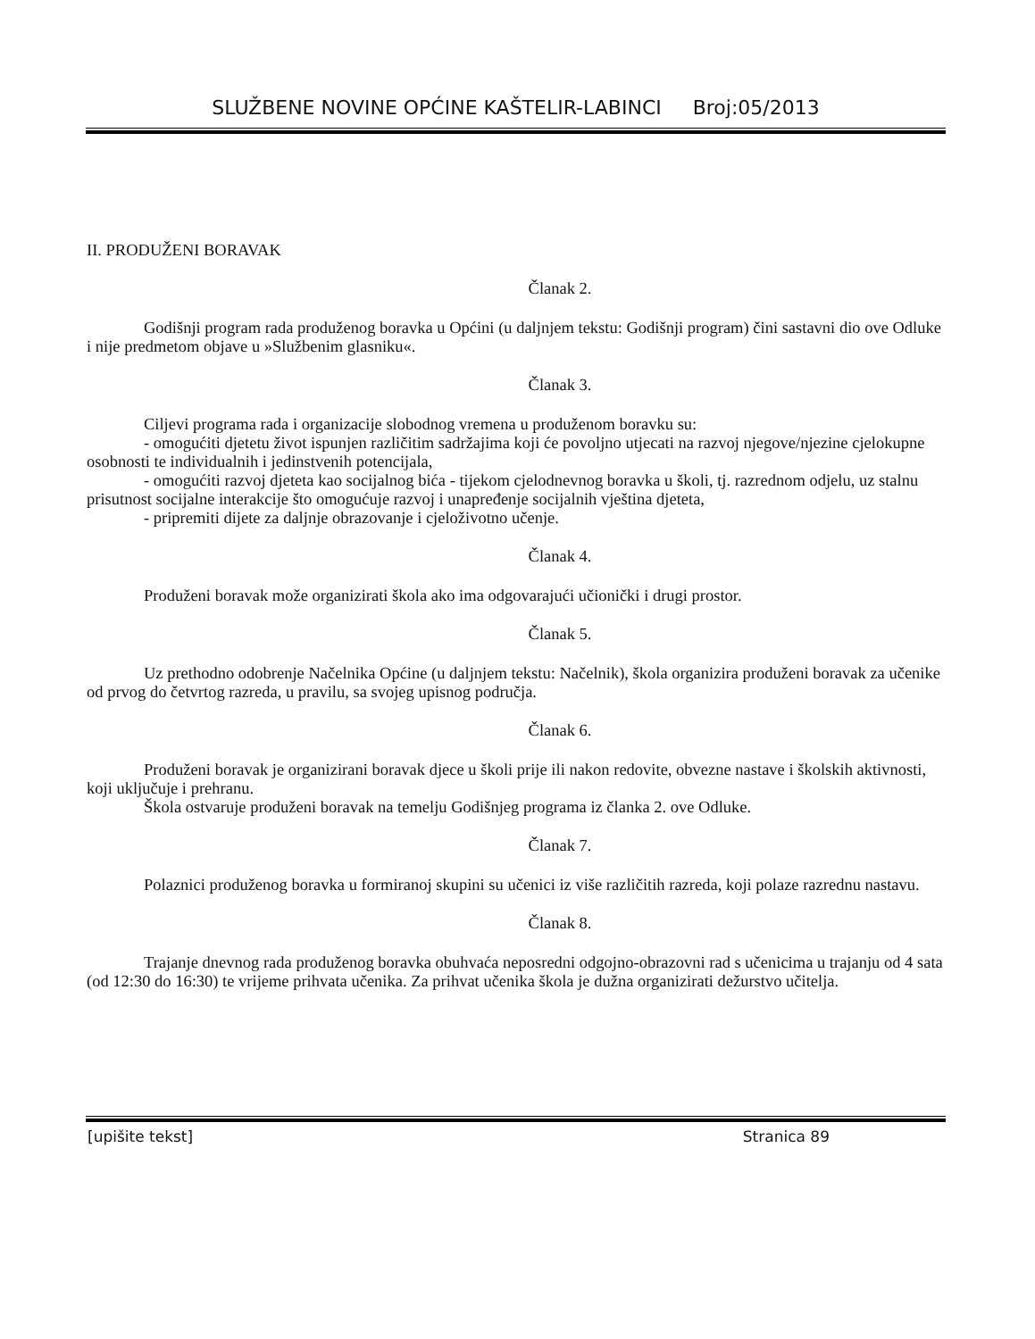SLUŽBENE NOVINE OPĆINE KAŠTELIR-LABINCI Broj:05/2013
II. PRODUŽENI BORAVAK
Članak 2.
Godišnji program rada produženog boravka u Općini (u daljnjem tekstu: Godišnji program) čini sastavni dio ove Odluke i nije predmetom objave u »Službenim glasniku«.
Članak 3.
Ciljevi programa rada i organizacije slobodnog vremena u produženom boravku su:
- omogućiti djetetu život ispunjen različitim sadržajima koji će povoljno utjecati na razvoj njegove/njezine cjelokupne osobnosti te individualnih i jedinstvenih potencijala,
- omogućiti razvoj djeteta kao socijalnog bića - tijekom cjelodnevnog boravka u školi, tj. razrednom odjelu, uz stalnu prisutnost socijalne interakcije što omogućuje razvoj i unapređenje socijalnih vještina djeteta,
- pripremiti dijete za daljnje obrazovanje i cjeloživotno učenje.
Članak 4.
Produženi boravak može organizirati škola ako ima odgovarajući učionički i drugi prostor.
Članak 5.
Uz prethodno odobrenje Načelnika Općine (u daljnjem tekstu: Načelnik), škola organizira produženi boravak za učenike od prvog do četvrtog razreda, u pravilu, sa svojeg upisnog područja.
Članak 6.
Produženi boravak je organizirani boravak djece u školi prije ili nakon redovite, obvezne nastave i školskih aktivnosti, koji uključuje i prehranu.
Škola ostvaruje produženi boravak na temelju Godišnjeg programa iz članka 2. ove Odluke.
Članak 7.
Polaznici produženog boravka u formiranoj skupini su učenici iz više različitih razreda, koji polaze razrednu nastavu.
Članak 8.
Trajanje dnevnog rada produženog boravka obuhvaća neposredni odgojno-obrazovni rad s učenicima u trajanju od 4 sata (od 12:30 do 16:30) te vrijeme prihvata učenika. Za prihvat učenika škola je dužna organizirati dežurstvo učitelja.
[upišite tekst] Stranica 89